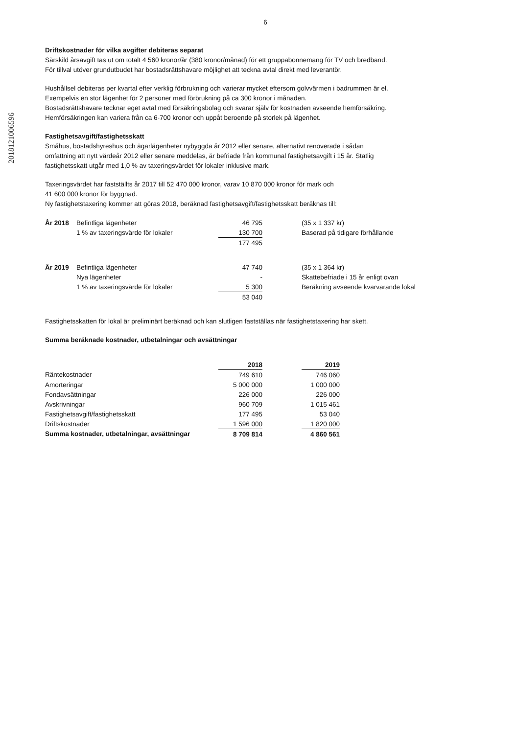201812100659​6
6
Driftskostnader för vilka avgifter debiteras separat
Särskild årsavgift tas ut om totalt 4 560 kronor/år (380 kronor/månad) för ett gruppabonnemang för TV och bredband.
För tillval utöver grundutbudet har bostadsrättshavare möjlighet att teckna avtal direkt med leverantör.
Hushållsel debiteras per kvartal efter verklig förbrukning och varierar mycket eftersom golvvärmen i badrummen är el.
Exempelvis en stor lägenhet för 2 personer med förbrukning på ca 300 kronor i månaden.
Bostadsrättshavare tecknar eget avtal med försäkringsbolag och svarar själv för kostnaden avseende hemförsäkring.
Hemförsäkringen kan variera från ca 6-700 kronor och uppåt beroende på storlek på lägenhet.
Fastighetsavgift/fastighetsskatt
Småhus, bostadshyreshus och ägarlägenheter nybyggda år 2012 eller senare, alternativt renoverade i sådan
omfattning att nytt värdeår 2012 eller senare meddelas, är befriade från kommunal fastighetsavgift i 15 år. Statlig
fastighetsskatt utgår med 1,0 % av taxeringsvärdet för lokaler inklusive mark.
Taxeringsvärdet har fastställts år 2017 till 52 470 000 kronor, varav 10 870 000 kronor för mark och
41 600 000 kronor för byggnad.
Ny fastighetstaxering kommer att göras 2018, beräknad fastighetsavgift/fastighetsskatt beräknas till:
| År 2018 | Befintliga lägenheter | 46 795 | | (35 x 1 337 kr) |
| | 1 % av taxeringsvärde för lokaler | 130 700 | | Baserad på tidigare förhållande |
| | | 177 495 | | |
| År 2019 | Befintliga lägenheter | 47 740 | | (35 x 1 364 kr) |
| | Nya lägenheter | - | | Skattebefriade i 15 år enligt ovan |
| | 1 % av taxeringsvärde för lokaler | 5 300 | | Beräkning avseende kvarvarande lokal |
| | | 53 040 | | |
Fastighetsskatten för lokal är preliminärt beräknad och kan slutligen fastställas när fastighetstaxering har skett.
Summa beräknade kostnader, utbetalningar och avsättningar
| | 2018 | | 2019 |
| --- | --- | --- | --- |
| Räntekostnader | 749 610 | | 746 060 |
| Amorteringar | 5 000 000 | | 1 000 000 |
| Fondavsättningar | 226 000 | | 226 000 |
| Avskrivningar | 960 709 | | 1 015 461 |
| Fastighetsavgift/fastighetsskatt | 177 495 | | 53 040 |
| Driftskostnader | 1 596 000 | | 1 820 000 |
| Summa kostnader, utbetalningar, avsättningar | 8 709 814 | | 4 860 561 |